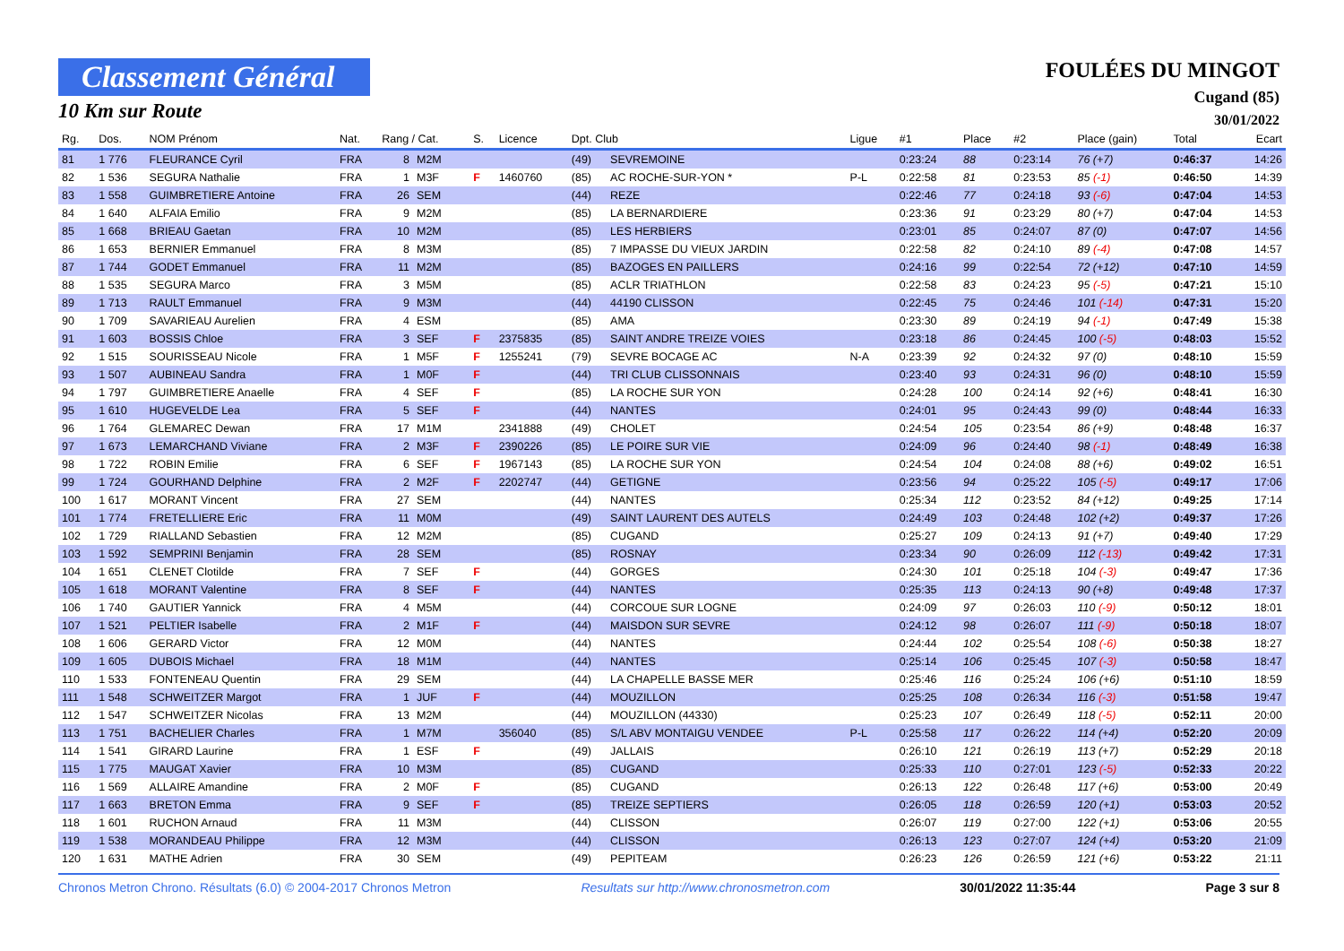Classement Général
10 Km sur Route
FOULÉES DU MINGOT
Cugand (85)
30/01/2022
| Rg. | Dos. | NOM Prénom | Nat. | Rang / Cat. | | S. | Licence | Dpt. Club | | Ligue | #1 | Place | #2 | Place (gain) | Total | Ecart |
| --- | --- | --- | --- | --- | --- | --- | --- | --- | --- | --- | --- | --- | --- | --- | --- | --- |
| 81 | 1 776 | FLEURANCE Cyril | FRA | 8 | M2M | | | (49) | SEVREMOINE | | 0:23:24 | 88 | 0:23:14 | 76 (+7) | 0:46:37 | 14:26 |
| 82 | 1 536 | SEGURA Nathalie | FRA | 1 | M3F | F | 1460760 | (85) | AC ROCHE-SUR-YON * | P-L | 0:22:58 | 81 | 0:23:53 | 85 (-1) | 0:46:50 | 14:39 |
| 83 | 1 558 | GUIMBRETIERE Antoine | FRA | 26 | SEM | | | (44) | REZE | | 0:22:46 | 77 | 0:24:18 | 93 (-6) | 0:47:04 | 14:53 |
| 84 | 1 640 | ALFAIA Emilio | FRA | 9 | M2M | | | (85) | LA BERNARDIERE | | 0:23:36 | 91 | 0:23:29 | 80 (+7) | 0:47:04 | 14:53 |
| 85 | 1 668 | BRIEAU Gaetan | FRA | 10 | M2M | | | (85) | LES HERBIERS | | 0:23:01 | 85 | 0:24:07 | 87 (0) | 0:47:07 | 14:56 |
| 86 | 1 653 | BERNIER Emmanuel | FRA | 8 | M3M | | | (85) | 7 IMPASSE DU VIEUX JARDIN | | 0:22:58 | 82 | 0:24:10 | 89 (-4) | 0:47:08 | 14:57 |
| 87 | 1 744 | GODET Emmanuel | FRA | 11 | M2M | | | (85) | BAZOGES EN PAILLERS | | 0:24:16 | 99 | 0:22:54 | 72 (+12) | 0:47:10 | 14:59 |
| 88 | 1 535 | SEGURA Marco | FRA | 3 | M5M | | | (85) | ACLR TRIATHLON | | 0:22:58 | 83 | 0:24:23 | 95 (-5) | 0:47:21 | 15:10 |
| 89 | 1 713 | RAULT Emmanuel | FRA | 9 | M3M | | | (44) | 44190 CLISSON | | 0:22:45 | 75 | 0:24:46 | 101 (-14) | 0:47:31 | 15:20 |
| 90 | 1 709 | SAVARIEAU Aurelien | FRA | 4 | ESM | | | (85) | AMA | | 0:23:30 | 89 | 0:24:19 | 94 (-1) | 0:47:49 | 15:38 |
| 91 | 1 603 | BOSSIS Chloe | FRA | 3 | SEF | F | 2375835 | (85) | SAINT ANDRE TREIZE VOIES | | 0:23:18 | 86 | 0:24:45 | 100 (-5) | 0:48:03 | 15:52 |
| 92 | 1 515 | SOURISSEAU Nicole | FRA | 1 | M5F | F | 1255241 | (79) | SEVRE BOCAGE AC | N-A | 0:23:39 | 92 | 0:24:32 | 97 (0) | 0:48:10 | 15:59 |
| 93 | 1 507 | AUBINEAU Sandra | FRA | 1 | M0F | F | | (44) | TRI CLUB CLISSONNAIS | | 0:23:40 | 93 | 0:24:31 | 96 (0) | 0:48:10 | 15:59 |
| 94 | 1 797 | GUIMBRETIERE Anaelle | FRA | 4 | SEF | F | | (85) | LA ROCHE SUR YON | | 0:24:28 | 100 | 0:24:14 | 92 (+6) | 0:48:41 | 16:30 |
| 95 | 1 610 | HUGEVELDE Lea | FRA | 5 | SEF | F | | (44) | NANTES | | 0:24:01 | 95 | 0:24:43 | 99 (0) | 0:48:44 | 16:33 |
| 96 | 1 764 | GLEMAREC Dewan | FRA | 17 | M1M | | 2341888 | (49) | CHOLET | | 0:24:54 | 105 | 0:23:54 | 86 (+9) | 0:48:48 | 16:37 |
| 97 | 1 673 | LEMARCHAND Viviane | FRA | 2 | M3F | F | 2390226 | (85) | LE POIRE SUR VIE | | 0:24:09 | 96 | 0:24:40 | 98 (-1) | 0:48:49 | 16:38 |
| 98 | 1 722 | ROBIN Emilie | FRA | 6 | SEF | F | 1967143 | (85) | LA ROCHE SUR YON | | 0:24:54 | 104 | 0:24:08 | 88 (+6) | 0:49:02 | 16:51 |
| 99 | 1 724 | GOURHAND Delphine | FRA | 2 | M2F | F | 2202747 | (44) | GETIGNE | | 0:23:56 | 94 | 0:25:22 | 105 (-5) | 0:49:17 | 17:06 |
| 100 | 1 617 | MORANT Vincent | FRA | 27 | SEM | | | (44) | NANTES | | 0:25:34 | 112 | 0:23:52 | 84 (+12) | 0:49:25 | 17:14 |
| 101 | 1 774 | FRETELLIERE Eric | FRA | 11 | M0M | | | (49) | SAINT LAURENT DES AUTELS | | 0:24:49 | 103 | 0:24:48 | 102 (+2) | 0:49:37 | 17:26 |
| 102 | 1 729 | RIALLAND Sebastien | FRA | 12 | M2M | | | (85) | CUGAND | | 0:25:27 | 109 | 0:24:13 | 91 (+7) | 0:49:40 | 17:29 |
| 103 | 1 592 | SEMPRINI Benjamin | FRA | 28 | SEM | | | (85) | ROSNAY | | 0:23:34 | 90 | 0:26:09 | 112 (-13) | 0:49:42 | 17:31 |
| 104 | 1 651 | CLENET Clotilde | FRA | 7 | SEF | F | | (44) | GORGES | | 0:24:30 | 101 | 0:25:18 | 104 (-3) | 0:49:47 | 17:36 |
| 105 | 1 618 | MORANT Valentine | FRA | 8 | SEF | F | | (44) | NANTES | | 0:25:35 | 113 | 0:24:13 | 90 (+8) | 0:49:48 | 17:37 |
| 106 | 1 740 | GAUTIER Yannick | FRA | 4 | M5M | | | (44) | CORCOUE SUR LOGNE | | 0:24:09 | 97 | 0:26:03 | 110 (-9) | 0:50:12 | 18:01 |
| 107 | 1 521 | PELTIER Isabelle | FRA | 2 | M1F | F | | (44) | MAISDON SUR SEVRE | | 0:24:12 | 98 | 0:26:07 | 111 (-9) | 0:50:18 | 18:07 |
| 108 | 1 606 | GERARD Victor | FRA | 12 | M0M | | | (44) | NANTES | | 0:24:44 | 102 | 0:25:54 | 108 (-6) | 0:50:38 | 18:27 |
| 109 | 1 605 | DUBOIS Michael | FRA | 18 | M1M | | | (44) | NANTES | | 0:25:14 | 106 | 0:25:45 | 107 (-3) | 0:50:58 | 18:47 |
| 110 | 1 533 | FONTENEAU Quentin | FRA | 29 | SEM | | | (44) | LA CHAPELLE BASSE MER | | 0:25:46 | 116 | 0:25:24 | 106 (+6) | 0:51:10 | 18:59 |
| 111 | 1 548 | SCHWEITZER Margot | FRA | 1 | JUF | F | | (44) | MOUZILLON | | 0:25:25 | 108 | 0:26:34 | 116 (-3) | 0:51:58 | 19:47 |
| 112 | 1 547 | SCHWEITZER Nicolas | FRA | 13 | M2M | | | (44) | MOUZILLON (44330) | | 0:25:23 | 107 | 0:26:49 | 118 (-5) | 0:52:11 | 20:00 |
| 113 | 1 751 | BACHELIER Charles | FRA | 1 | M7M | | 356040 | (85) | S/L ABV MONTAIGU VENDEE | P-L | 0:25:58 | 117 | 0:26:22 | 114 (+4) | 0:52:20 | 20:09 |
| 114 | 1 541 | GIRARD Laurine | FRA | 1 | ESF | F | | (49) | JALLAIS | | 0:26:10 | 121 | 0:26:19 | 113 (+7) | 0:52:29 | 20:18 |
| 115 | 1 775 | MAUGAT Xavier | FRA | 10 | M3M | | | (85) | CUGAND | | 0:25:33 | 110 | 0:27:01 | 123 (-5) | 0:52:33 | 20:22 |
| 116 | 1 569 | ALLAIRE Amandine | FRA | 2 | M0F | F | | (85) | CUGAND | | 0:26:13 | 122 | 0:26:48 | 117 (+6) | 0:53:00 | 20:49 |
| 117 | 1 663 | BRETON Emma | FRA | 9 | SEF | F | | (85) | TREIZE SEPTIERS | | 0:26:05 | 118 | 0:26:59 | 120 (+1) | 0:53:03 | 20:52 |
| 118 | 1 601 | RUCHON Arnaud | FRA | 11 | M3M | | | (44) | CLISSON | | 0:26:07 | 119 | 0:27:00 | 122 (+1) | 0:53:06 | 20:55 |
| 119 | 1 538 | MORANDEAU Philippe | FRA | 12 | M3M | | | (44) | CLISSON | | 0:26:13 | 123 | 0:27:07 | 124 (+4) | 0:53:20 | 21:09 |
| 120 | 1 631 | MATHE Adrien | FRA | 30 | SEM | | | (49) | PEPITEAM | | 0:26:23 | 126 | 0:26:59 | 121 (+6) | 0:53:22 | 21:11 |
Chronos Metron Chrono. Résultats (6.0) © 2004-2017 Chronos Metron Resultats sur http://www.chronosmetron.com 30/01/2022 11:35:44 Page 3 sur 8